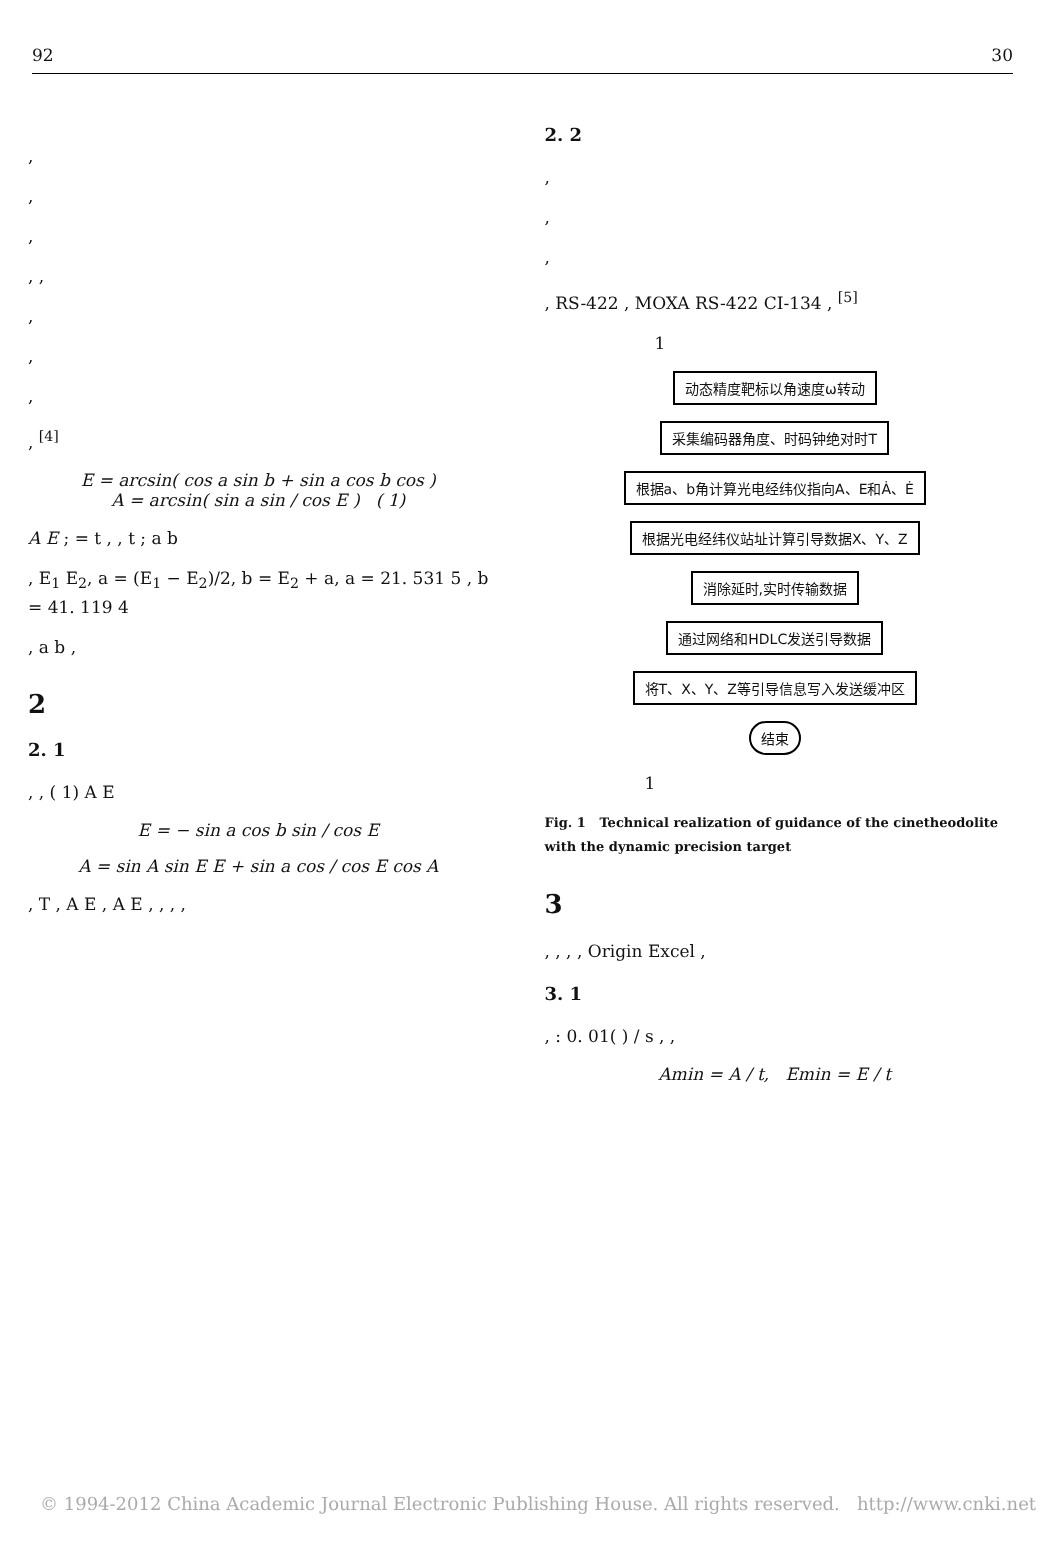92 30
,
,
,
, ,
,
,
,
, <sup>[4]</sup>
E = arcsin( cos a sin b + sin a cos b cos )
A = arcsin( sin a sin / cos E ) ( 1)
A E ; = t , , t ; a b
, E<sub>1</sub> E<sub>2</sub>, a = (E<sub>1</sub> − E<sub>2</sub>)/2, b = E<sub>2</sub> + a, a = 21. 531 5 , b = 41. 119 4
, a b ,
2
2. 1
, , ( 1) A E
E = − sin a cos b sin / cos E
A = sin A sin E E + sin a cos / cos E cos A
, T , A E , A E , , , ,
2. 2
,
,
,
, RS-422 , MOXA RS-422 CI-134 , <sup>[5]</sup>
1
动态精度靶标以角速度ω转动
采集编码器角度、时码钟绝对时T
根据a、b角计算光电经纬仪指向A、E和Ȧ、Ė
根据光电经纬仪站址计算引导数据X、Y、Z
消除延时,实时传输数据
通过网络和HDLC发送引导数据
将T、X、Y、Z等引导信息写入发送缓冲区
结束
1
Fig. 1 Technical realization of guidance of the cinetheodolite with the dynamic precision target
3
, , , , Origin Excel ,
3. 1
, : 0. 01( ) / s , ,
Amin = A / t, Emin = E / t
© 1994-2012 China Academic Journal Electronic Publishing House. All rights reserved. http://www.cnki.net